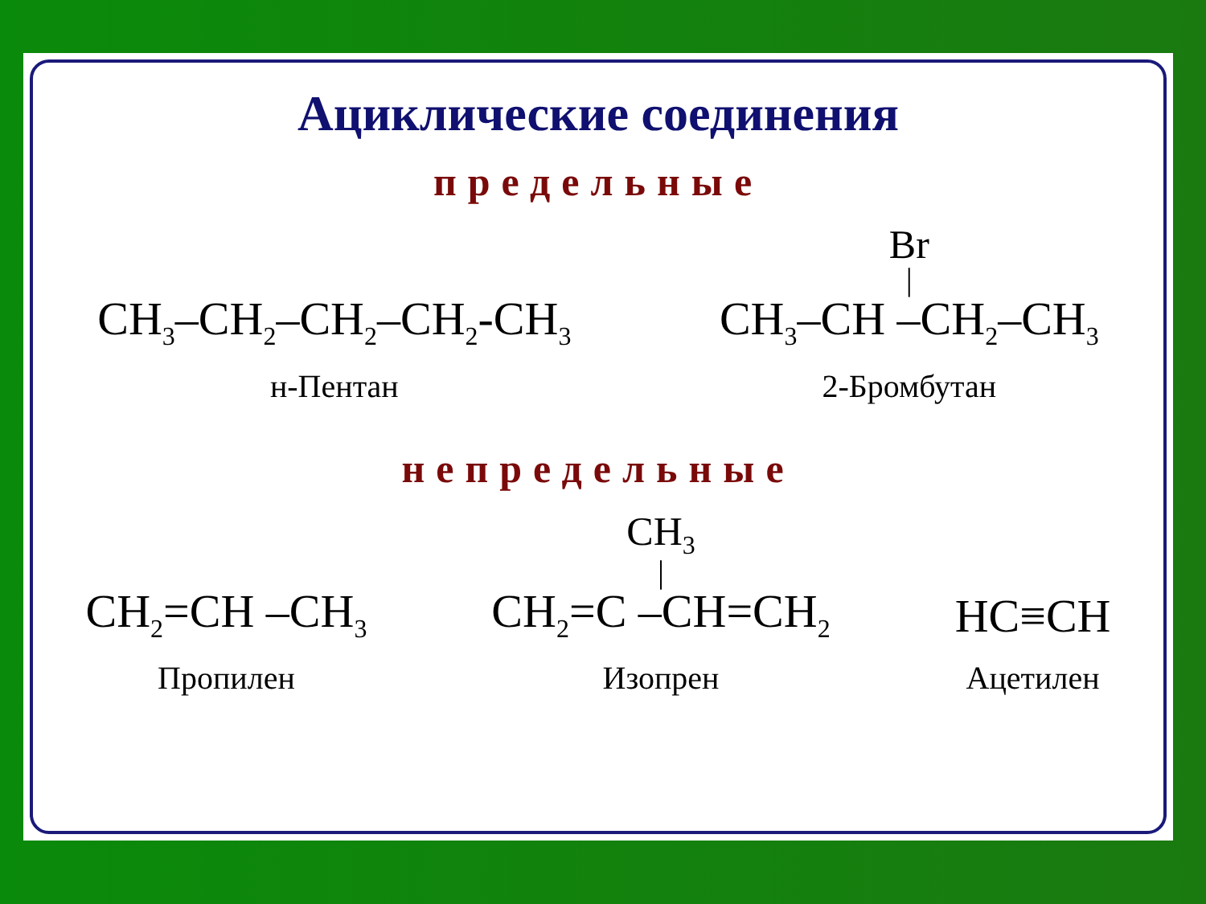Ациклические соединения
предельные
CH<sub>3</sub>–CH<sub>2</sub>–CH<sub>2</sub>–CH<sub>2</sub>-CH<sub>3</sub>
н-Пентан
Br
|
CH<sub>3</sub>–CH –CH<sub>2</sub>–CH<sub>3</sub>
2-Бромбутан
непредельные
CH<sub>2</sub>=CH –CH<sub>3</sub>
Пропилен
CH<sub>3</sub>
|
CH<sub>2</sub>=C –CH=CH<sub>2</sub>
Изопрен
HC≡CH
Ацетилен